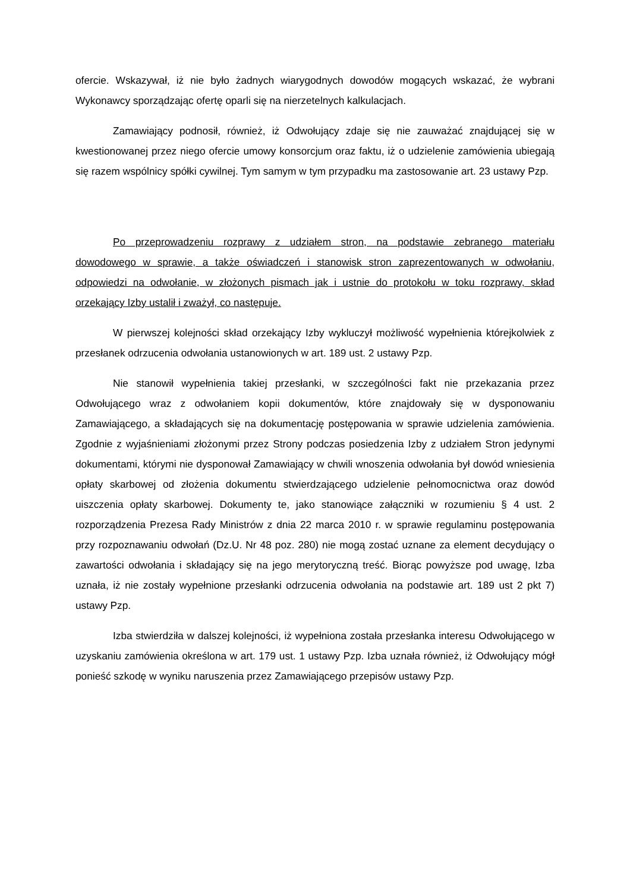ofercie. Wskazywał, iż nie było żadnych wiarygodnych dowodów mogących wskazać, że wybrani Wykonawcy sporządzając ofertę oparli się na nierzetelnych kalkulacjach.
Zamawiający podnosił, również, iż Odwołujący zdaje się nie zauważać znajdującej się w kwestionowanej przez niego ofercie umowy konsorcjum oraz faktu, iż o udzielenie zamówienia ubiegają się razem wspólnicy spółki cywilnej. Tym samym w tym przypadku ma zastosowanie art. 23 ustawy Pzp.
Po przeprowadzeniu rozprawy z udziałem stron, na podstawie zebranego materiału dowodowego w sprawie, a także oświadczeń i stanowisk stron zaprezentowanych w odwołaniu, odpowiedzi na odwołanie, w złożonych pismach jak i ustnie do protokołu w toku rozprawy, skład orzekający Izby ustalił i zważył, co następuje.
W pierwszej kolejności skład orzekający Izby wykluczył możliwość wypełnienia którejkolwiek z przesłanek odrzucenia odwołania ustanowionych w art. 189 ust. 2 ustawy Pzp.
Nie stanowił wypełnienia takiej przesłanki, w szczególności fakt nie przekazania przez Odwołującego wraz z odwołaniem kopii dokumentów, które znajdowały się w dysponowaniu Zamawiającego, a składających się na dokumentację postępowania w sprawie udzielenia zamówienia. Zgodnie z wyjaśnieniami złożonymi przez Strony podczas posiedzenia Izby z udziałem Stron jedynymi dokumentami, którymi nie dysponował Zamawiający w chwili wnoszenia odwołania był dowód wniesienia opłaty skarbowej od złożenia dokumentu stwierdzającego udzielenie pełnomocnictwa oraz dowód uiszczenia opłaty skarbowej. Dokumenty te, jako stanowiące załączniki w rozumieniu § 4 ust. 2 rozporządzenia Prezesa Rady Ministrów z dnia 22 marca 2010 r. w sprawie regulaminu postępowania przy rozpoznawaniu odwołań (Dz.U. Nr 48 poz. 280) nie mogą zostać uznane za element decydujący o zawartości odwołania i składający się na jego merytoryczną treść. Biorąc powyższe pod uwagę, Izba uznała, iż nie zostały wypełnione przesłanki odrzucenia odwołania na podstawie art. 189 ust 2 pkt 7) ustawy Pzp.
Izba stwierdziła w dalszej kolejności, iż wypełniona została przesłanka interesu Odwołującego w uzyskaniu zamówienia określona w art. 179 ust. 1 ustawy Pzp. Izba uznała również, iż Odwołujący mógł ponieść szkodę w wyniku naruszenia przez Zamawiającego przepisów ustawy Pzp.